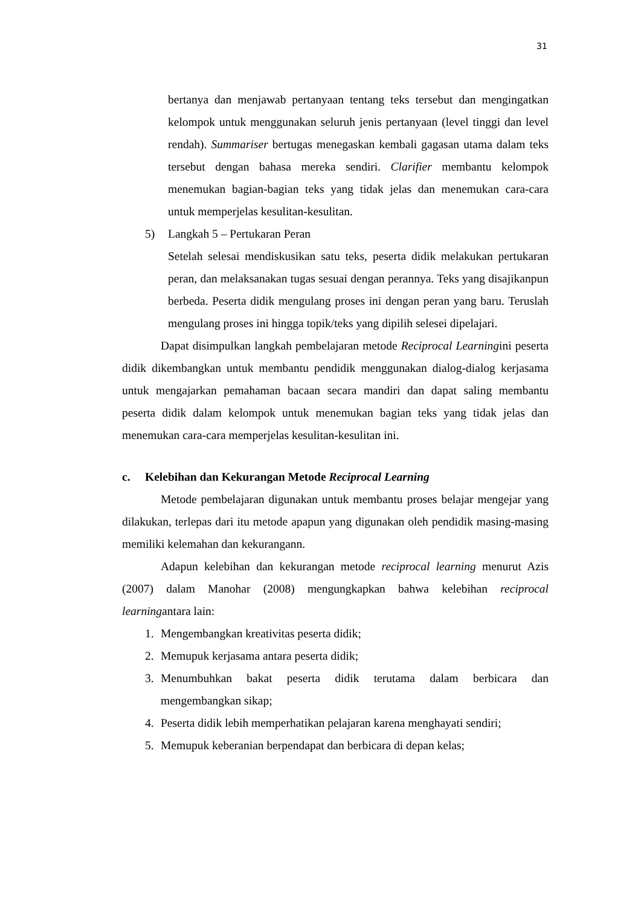31
bertanya dan menjawab pertanyaan tentang teks tersebut dan mengingatkan kelompok untuk menggunakan seluruh jenis pertanyaan (level tinggi dan level rendah). Summariser bertugas menegaskan kembali gagasan utama dalam teks tersebut dengan bahasa mereka sendiri. Clarifier membantu kelompok menemukan bagian-bagian teks yang tidak jelas dan menemukan cara-cara untuk memperjelas kesulitan-kesulitan.
5) Langkah 5 – Pertukaran Peran
Setelah selesai mendiskusikan satu teks, peserta didik melakukan pertukaran peran, dan melaksanakan tugas sesuai dengan perannya. Teks yang disajikanpun berbeda. Peserta didik mengulang proses ini dengan peran yang baru. Teruslah mengulang proses ini hingga topik/teks yang dipilih selesei dipelajari.
Dapat disimpulkan langkah pembelajaran metode Reciprocal Learningini peserta didik dikembangkan untuk membantu pendidik menggunakan dialog-dialog kerjasama untuk mengajarkan pemahaman bacaan secara mandiri dan dapat saling membantu peserta didik dalam kelompok untuk menemukan bagian teks yang tidak jelas dan menemukan cara-cara memperjelas kesulitan-kesulitan ini.
c. Kelebihan dan Kekurangan Metode Reciprocal Learning
Metode pembelajaran digunakan untuk membantu proses belajar mengejar yang dilakukan, terlepas dari itu metode apapun yang digunakan oleh pendidik masing-masing memiliki kelemahan dan kekurangann.
Adapun kelebihan dan kekurangan metode reciprocal learning menurut Azis (2007) dalam Manohar (2008) mengungkapkan bahwa kelebihan reciprocal learningantara lain:
1. Mengembangkan kreativitas peserta didik;
2. Memupuk kerjasama antara peserta didik;
3. Menumbuhkan bakat peserta didik terutama dalam berbicara dan mengembangkan sikap;
4. Peserta didik lebih memperhatikan pelajaran karena menghayati sendiri;
5. Memupuk keberanian berpendapat dan berbicara di depan kelas;